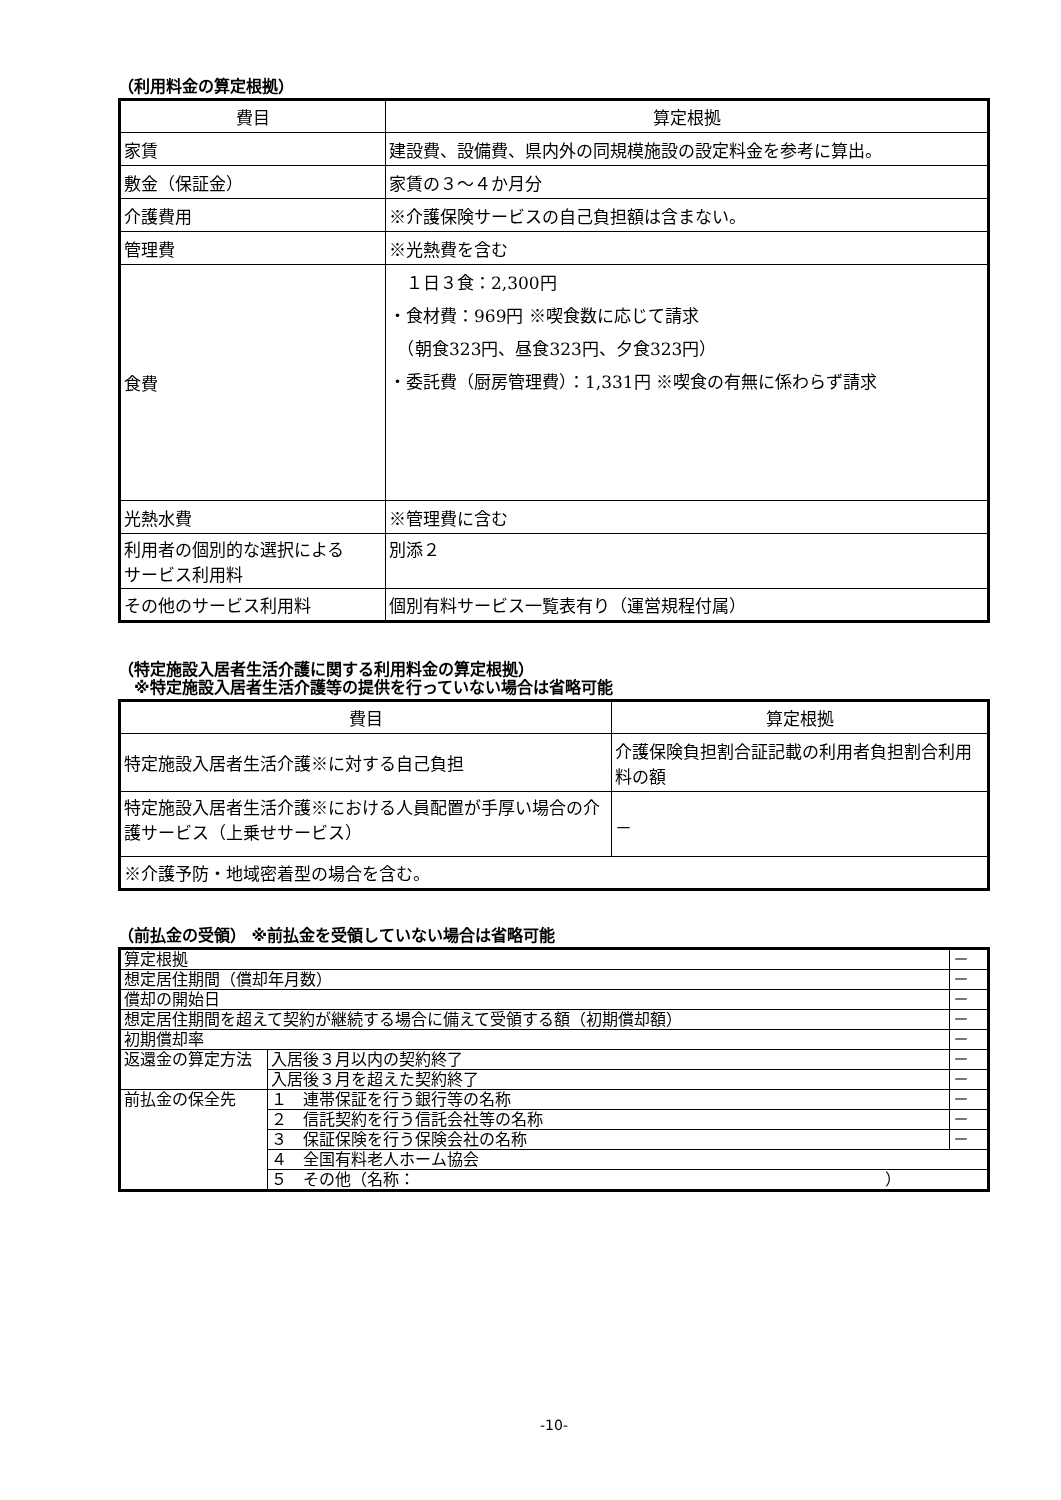（利用料金の算定根拠）
| 費目 | 算定根拠 |
| --- | --- |
| 家賃 | 建設費、設備費、県内外の同規模施設の設定料金を参考に算出。 |
| 敷金（保証金） | 家賃の３～４か月分 |
| 介護費用 | ※介護保険サービスの自己負担額は含まない。 |
| 管理費 | ※光熱費を含む |
| 食費 | １日３食：2,300円 ・食材費：969円 ※喫食数に応じて請求 （朝食323円、昼食323円、夕食323円） ・委託費（厨房管理費）：1,331円 ※喫食の有無に係わらず請求 |
| 光熱水費 | ※管理費に含む |
| 利用者の個別的な選択による サービス利用料 | 別添２ |
| その他のサービス利用料 | 個別有料サービス一覧表有り（運営規程付属） |
（特定施設入居者生活介護に関する利用料金の算定根拠）
　※特定施設入居者生活介護等の提供を行っていない場合は省略可能
| 費目 | 算定根拠 |
| --- | --- |
| 特定施設入居者生活介護※に対する自己負担 | 介護保険負担割合証記載の利用者負担割合利用料の額 |
| 特定施設入居者生活介護※における人員配置が手厚い場合の介護サービス（上乗せサービス） | － |
| ※介護予防・地域密着型の場合を含む。 | |
（前払金の受領） ※前払金を受領していない場合は省略可能
| 算定根拠 | | － |
| 想定居住期間（償却年月数） | | － |
| 償却の開始日 | | － |
| 想定居住期間を超えて契約が継続する場合に備えて受領する額（初期償却額） | | － |
| 初期償却率 | | － |
| 返還金の算定方法 | 入居後３月以内の契約終了 | － |
| | 入居後３月を超えた契約終了 | － |
| 前払金の保全先 | １ 連帯保証を行う銀行等の名称 | － |
| | ２ 信託契約を行う信託会社等の名称 | － |
| | ３ 保証保険を行う保険会社の名称 | － |
| | ４ 全国有料老人ホーム協会 | |
| | ５ その他（名称： ） | |
-10-